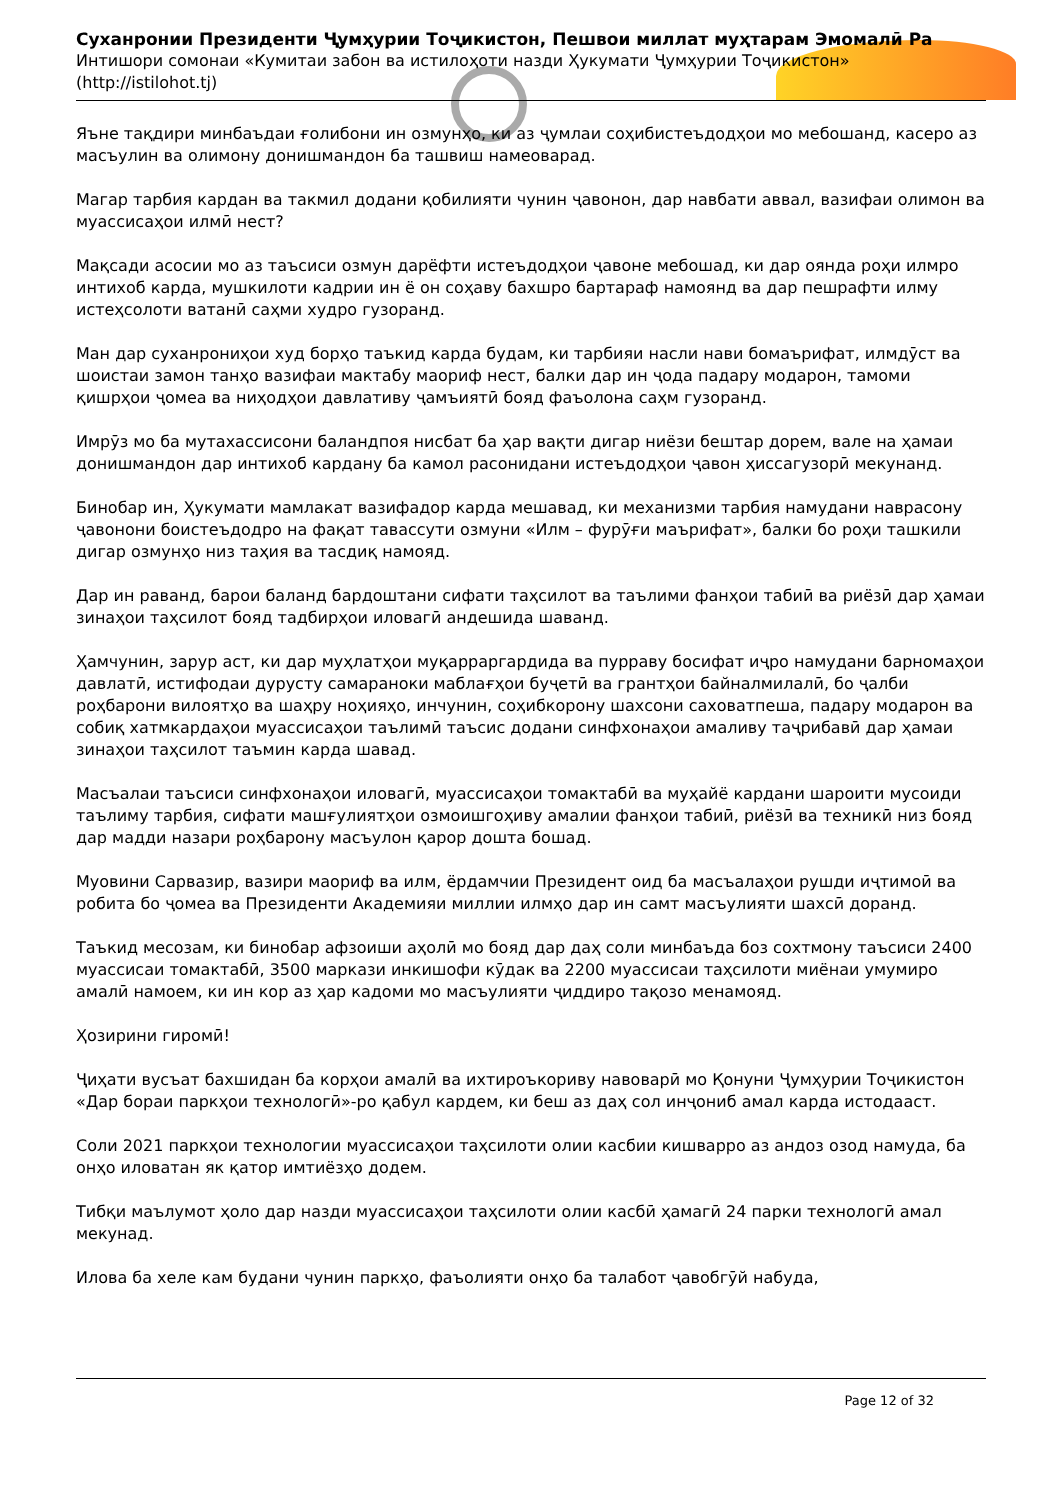Суханронии Президенти Ҷумҳурии Тоҷикистон, Пешвои миллат муҳтарам Эмомалӣ Ра
Интишори сомонаи «Кумитаи забон ва истилоҳоти назди Ҳукумати Ҷумҳурии Тоҷикистон»
(http://istilohot.tj)
Яъне тақдири минбаъдаи ғолибони ин озмунҳо, ки аз ҷумлаи соҳибистеъдодҳои мо мебошанд, касеро аз масъулин ва олимону донишмандон ба ташвиш намеоварад.
Магар тарбия кардан ва такмил додани қобилияти чунин ҷавонон, дар навбати аввал, вазифаи олимон ва муассисаҳои илмӣ нест?
Мақсади асосии мо аз таъсиси озмун дарёфти истеъдодҳои ҷавоне мебошад, ки дар оянда роҳи илмро интихоб карда, мушкилоти кадрии ин ё он соҳаву бахшро бартараф намоянд ва дар пешрафти илму истеҳсолоти ватанӣ саҳми худро гузоранд.
Ман дар суханрониҳои худ борҳо таъкид карда будам, ки тарбияи насли нави бомаърифат, илмдӯст ва шоистаи замон танҳо вазифаи мактабу маориф нест, балки дар ин ҷода падару модарон, тамоми қишрҳои ҷомеа ва ниҳодҳои давлативу ҷамъиятӣ бояд фаъолона саҳм гузоранд.
Имрӯз мо ба мутахассисони баландпоя нисбат ба ҳар вақти дигар ниёзи бештар дорем, вале на ҳамаи донишмандон дар интихоб кардану ба камол расонидани истеъдодҳои ҷавон ҳиссагузорӣ мекунанд.
Бинобар ин, Ҳукумати мамлакат вазифадор карда мешавад, ки механизми тарбия намудани наврасону ҷавонони боистеъдодро на фақат тавассути озмуни «Илм – фурӯғи маърифат», балки бо роҳи ташкили дигар озмунҳо низ таҳия ва тасдиқ намояд.
Дар ин раванд, барои баланд бардоштани сифати таҳсилот ва таълими фанҳои табиӣ ва риёзӣ дар ҳамаи зинаҳои таҳсилот бояд тадбирҳои иловагӣ андешида шаванд.
Ҳамчунин, зарур аст, ки дар муҳлатҳои муқарраргардида ва пурраву босифат иҷро намудани барномаҳои давлатӣ, истифодаи дурусту самараноки маблағҳои буҷетӣ ва грантҳои байналмилалӣ, бо ҷалби роҳбарони вилоятҳо ва шаҳру ноҳияҳо, инчунин, соҳибкорону шахсони саховатпеша, падару модарон ва собиқ хатмкардаҳои муассисаҳои таълимӣ таъсис додани синфхонаҳои амаливу таҷрибавӣ дар ҳамаи зинаҳои таҳсилот таъмин карда шавад.
Масъалаи таъсиси синфхонаҳои иловагӣ, муассисаҳои томактабӣ ва муҳайё кардани шароити мусоиди таълиму тарбия, сифати машғулиятҳои озмоишгоҳиву амалии фанҳои табиӣ, риёзӣ ва техникӣ низ бояд дар мадди назари роҳбарону масъулон қарор дошта бошад.
Муовини Сарвазир, вазири маориф ва илм, ёрдамчии Президент оид ба масъалаҳои рушди иҷтимоӣ ва робита бо ҷомеа ва Президенти Академияи миллии илмҳо дар ин самт масъулияти шахсӣ доранд.
Таъкид месозам, ки бинобар афзоиши аҳолӣ мо бояд дар даҳ соли минбаъда боз сохтмону таъсиси 2400 муассисаи томактабӣ, 3500 маркази инкишофи кӯдак ва 2200 муассисаи таҳсилоти миёнаи умумиро амалӣ намоем, ки ин кор аз ҳар кадоми мо масъулияти ҷиддиро тақозо менамояд.
Ҳозирини гиромӣ!
Ҷиҳати вусъат бахшидан ба корҳои амалӣ ва ихтироъкориву навоварӣ мо Қонуни Ҷумҳурии Тоҷикистон «Дар бораи паркҳои технологӣ»-ро қабул кардем, ки беш аз даҳ сол инҷониб амал карда истодааст.
Соли 2021 паркҳои технологии муассисаҳои таҳсилоти олии касбии кишварро аз андоз озод намуда, ба онҳо иловатан як қатор имтиёзҳо додем.
Тибқи маълумот ҳоло дар назди муассисаҳои таҳсилоти олии касбӣ ҳамагӣ 24 парки технологӣ амал мекунад.
Илова ба хеле кам будани чунин паркҳо, фаъолияти онҳо ба талабот ҷавобгӯй набуда,
Page 12 of 32